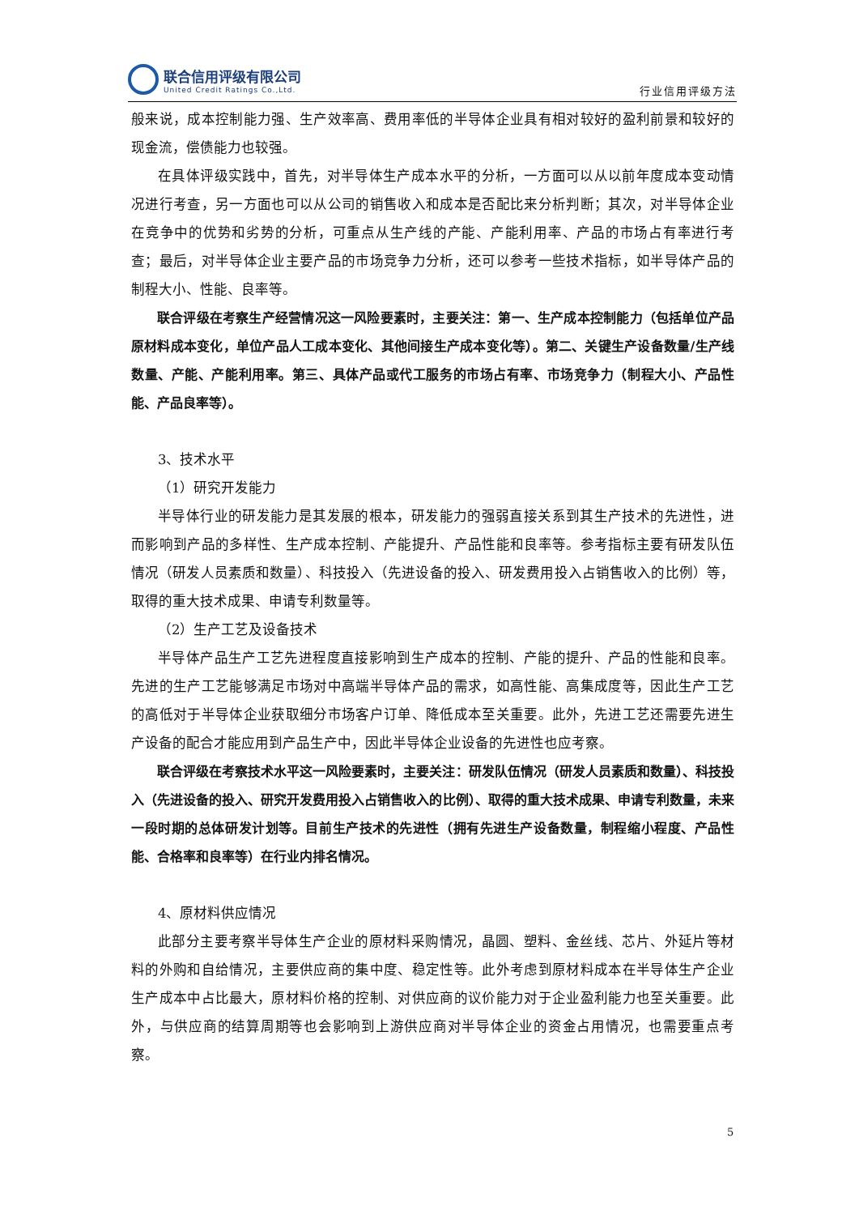联合信用评级有限公司
United Credit Ratings Co.,Ltd.
行业信用评级方法
般来说，成本控制能力强、生产效率高、费用率低的半导体企业具有相对较好的盈利前景和较好的现金流，偿债能力也较强。
在具体评级实践中，首先，对半导体生产成本水平的分析，一方面可以从以前年度成本变动情况进行考查，另一方面也可以从公司的销售收入和成本是否配比来分析判断；其次，对半导体企业在竞争中的优势和劣势的分析，可重点从生产线的产能、产能利用率、产品的市场占有率进行考查；最后，对半导体企业主要产品的市场竞争力分析，还可以参考一些技术指标，如半导体产品的制程大小、性能、良率等。
联合评级在考察生产经营情况这一风险要素时，主要关注：第一、生产成本控制能力（包括单位产品原材料成本变化，单位产品人工成本变化、其他间接生产成本变化等）。第二、关键生产设备数量/生产线数量、产能、产能利用率。第三、具体产品或代工服务的市场占有率、市场竞争力（制程大小、产品性能、产品良率等）。
3、技术水平
（1）研究开发能力
半导体行业的研发能力是其发展的根本，研发能力的强弱直接关系到其生产技术的先进性，进而影响到产品的多样性、生产成本控制、产能提升、产品性能和良率等。参考指标主要有研发队伍情况（研发人员素质和数量）、科技投入（先进设备的投入、研发费用投入占销售收入的比例）等，取得的重大技术成果、申请专利数量等。
（2）生产工艺及设备技术
半导体产品生产工艺先进程度直接影响到生产成本的控制、产能的提升、产品的性能和良率。先进的生产工艺能够满足市场对中高端半导体产品的需求，如高性能、高集成度等，因此生产工艺的高低对于半导体企业获取细分市场客户订单、降低成本至关重要。此外，先进工艺还需要先进生产设备的配合才能应用到产品生产中，因此半导体企业设备的先进性也应考察。
联合评级在考察技术水平这一风险要素时，主要关注：研发队伍情况（研发人员素质和数量）、科技投入（先进设备的投入、研究开发费用投入占销售收入的比例）、取得的重大技术成果、申请专利数量，未来一段时期的总体研发计划等。目前生产技术的先进性（拥有先进生产设备数量，制程缩小程度、产品性能、合格率和良率等）在行业内排名情况。
4、原材料供应情况
此部分主要考察半导体生产企业的原材料采购情况，晶圆、塑料、金丝线、芯片、外延片等材料的外购和自给情况，主要供应商的集中度、稳定性等。此外考虑到原材料成本在半导体生产企业生产成本中占比最大，原材料价格的控制、对供应商的议价能力对于企业盈利能力也至关重要。此外，与供应商的结算周期等也会影响到上游供应商对半导体企业的资金占用情况，也需要重点考察。
5